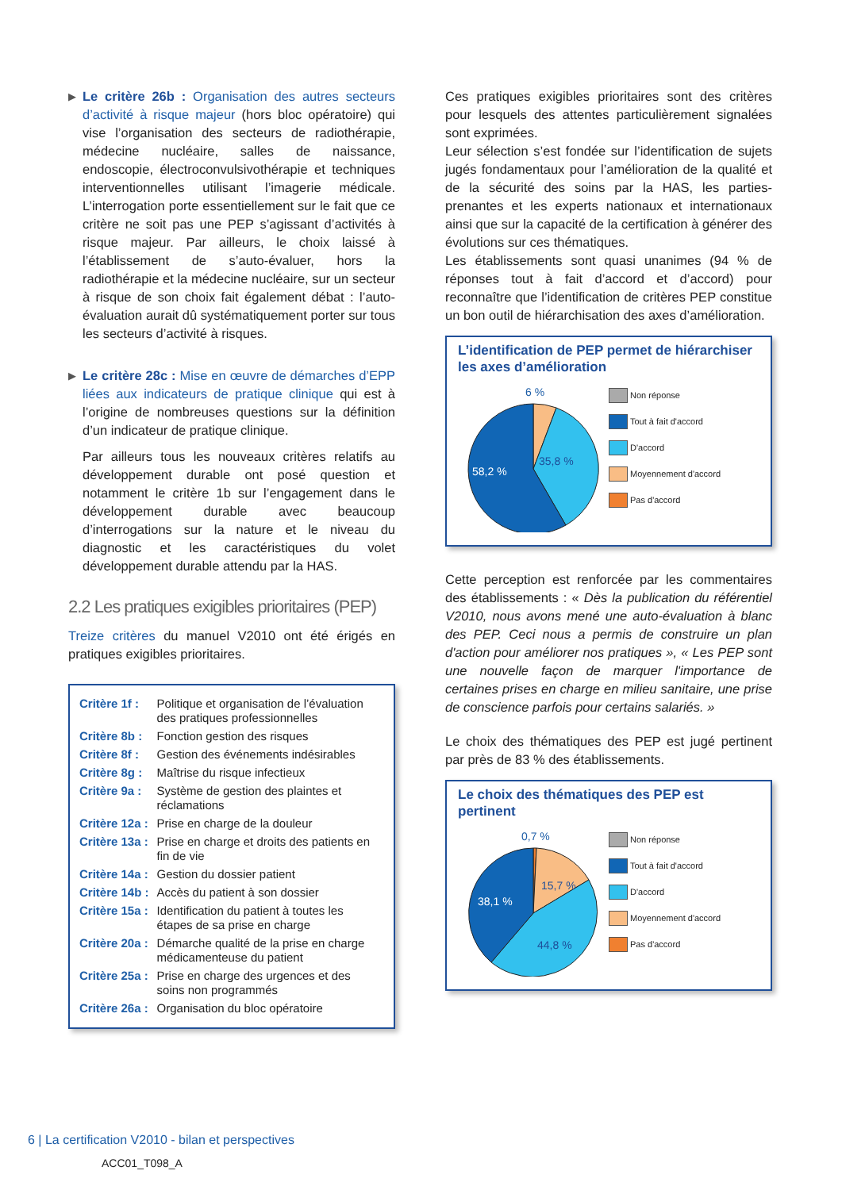▶ Le critère 26b : Organisation des autres secteurs d’activité à risque majeur (hors bloc opératoire) qui vise l’organisation des secteurs de radiothérapie, médecine nucléaire, salles de naissance, endoscopie, électroconvulsivothérapie et techniques interventionnelles utilisant l’imagerie médicale. L’interrogation porte essentiellement sur le fait que ce critère ne soit pas une PEP s’agissant d’activités à risque majeur. Par ailleurs, le choix laissé à l’établissement de s’auto-évaluer, hors la radiothérapie et la médecine nucléaire, sur un secteur à risque de son choix fait également débat : l’auto-évaluation aurait dû systématiquement porter sur tous les secteurs d’activité à risques.
▶ Le critère 28c : Mise en œuvre de démarches d’EPP liées aux indicateurs de pratique clinique qui est à l’origine de nombreuses questions sur la définition d’un indicateur de pratique clinique.
Par ailleurs tous les nouveaux critères relatifs au développement durable ont posé question et notamment le critère 1b sur l’engagement dans le développement durable avec beaucoup d’interrogations sur la nature et le niveau du diagnostic et les caractéristiques du volet développement durable attendu par la HAS.
2.2 Les pratiques exigibles prioritaires (PEP)
Treize critères du manuel V2010 ont été érigés en pratiques exigibles prioritaires.
| Critère 1f : | Politique et organisation de l’évaluation des pratiques professionnelles |
| Critère 8b : | Fonction gestion des risques |
| Critère 8f : | Gestion des événements indésirables |
| Critère 8g : | Maîtrise du risque infectieux |
| Critère 9a : | Système de gestion des plaintes et réclamations |
| Critère 12a : | Prise en charge de la douleur |
| Critère 13a : | Prise en charge et droits des patients en fin de vie |
| Critère 14a : | Gestion du dossier patient |
| Critère 14b : | Accès du patient à son dossier |
| Critère 15a : | Identification du patient à toutes les étapes de sa prise en charge |
| Critère 20a : | Démarche qualité de la prise en charge médicamenteuse du patient |
| Critère 25a : | Prise en charge des urgences et des soins non programmés |
| Critère 26a : | Organisation du bloc opératoire |
Ces pratiques exigibles prioritaires sont des critères pour lesquels des attentes particulièrement signalées sont exprimées.
Leur sélection s’est fondée sur l’identification de sujets jugés fondamentaux pour l’amélioration de la qualité et de la sécurité des soins par la HAS, les parties-prenantes et les experts nationaux et internationaux ainsi que sur la capacité de la certification à générer des évolutions sur ces thématiques.
Les établissements sont quasi unanimes (94 % de réponses tout à fait d’accord et d’accord) pour reconnaître que l’identification de critères PEP constitue un bon outil de hiérarchisation des axes d’amélioration.
L’identification de PEP permet de hiérarchiser les axes d’amélioration
6 %
58,2 %
35,8 %
Non réponse
Tout à fait d'accord
D'accord
Moyennement d'accord
Pas d'accord
Cette perception est renforcée par les commentaires des établissements : « Dès la publication du référentiel V2010, nous avons mené une auto-évaluation à blanc des PEP. Ceci nous a permis de construire un plan d'action pour améliorer nos pratiques », « Les PEP sont une nouvelle façon de marquer l'importance de certaines prises en charge en milieu sanitaire, une prise de conscience parfois pour certains salariés. »
Le choix des thématiques des PEP est jugé pertinent par près de 83 % des établissements.
Le choix des thématiques des PEP est pertinent
0,7 %
38,1 %
15,7 %
44,8 %
Non réponse
Tout à fait d'accord
D'accord
Moyennement d'accord
Pas d'accord
6 | La certification V2010 - bilan et perspectives
ACC01_T098_A